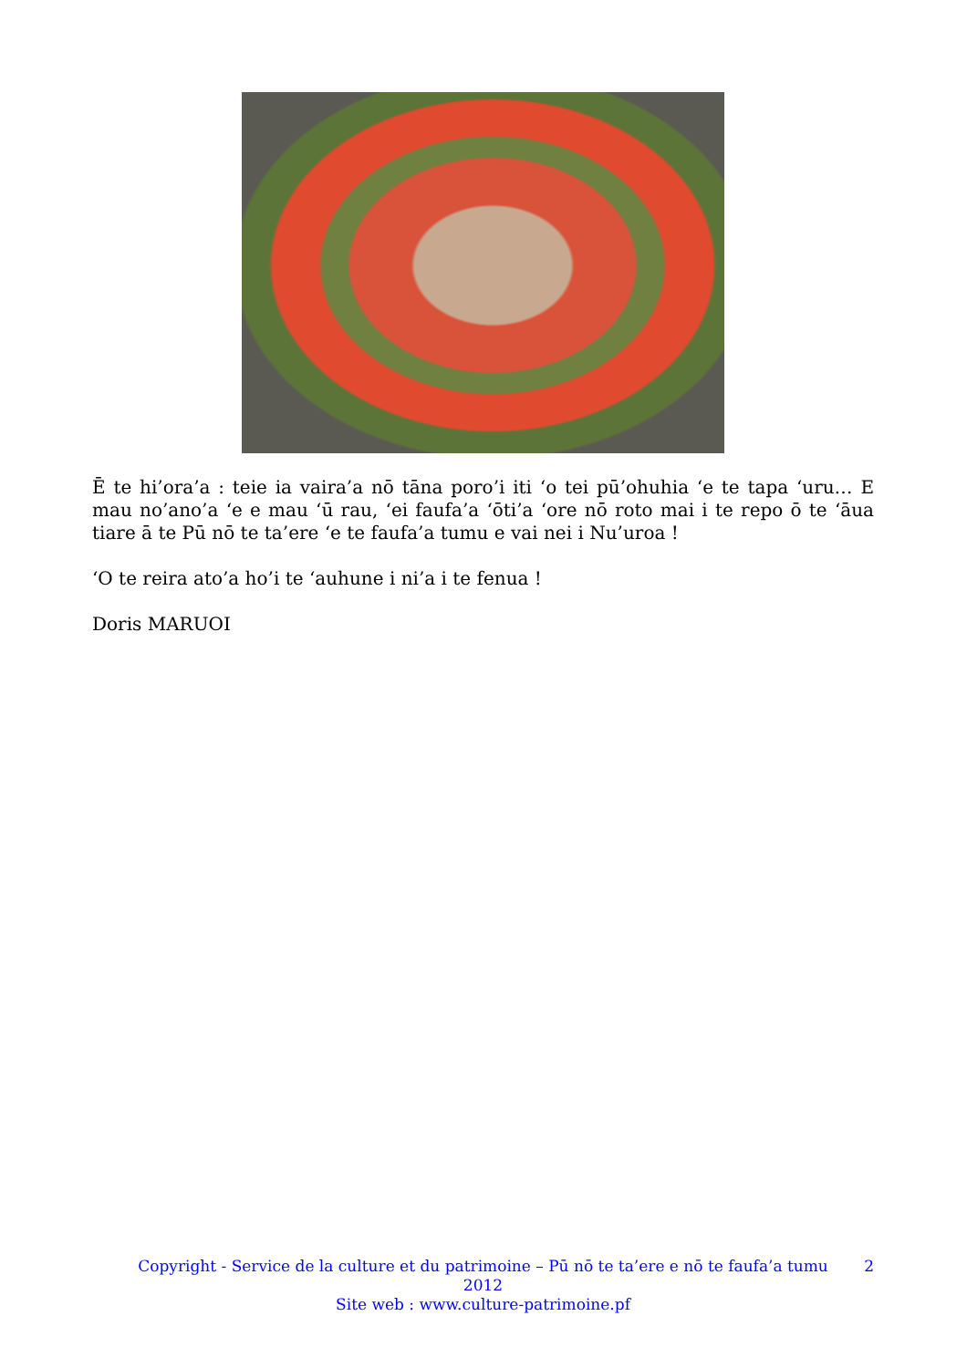Ē te hi’ora’a : teie ia vaira’a nō tāna poro’i iti ‘o tei pū’ohuhia ‘e te tapa ‘uru… E mau no’ano’a ‘e e mau ‘ū rau, ‘ei faufa’a ‘ōti’a ‘ore nō roto mai i te repo ō te ‘āua tiare ā te Pū nō te ta’ere ‘e te faufa’a tumu e vai nei i Nu’uroa !
‘O te reira ato’a ho’i te ‘auhune i ni’a i te fenua !
Doris MARUOI
Copyright - Service de la culture et du patrimoine – Pū nō te ta’ere e nō te faufa’a tumu
2012
Site web : www.culture-patrimoine.pf
2